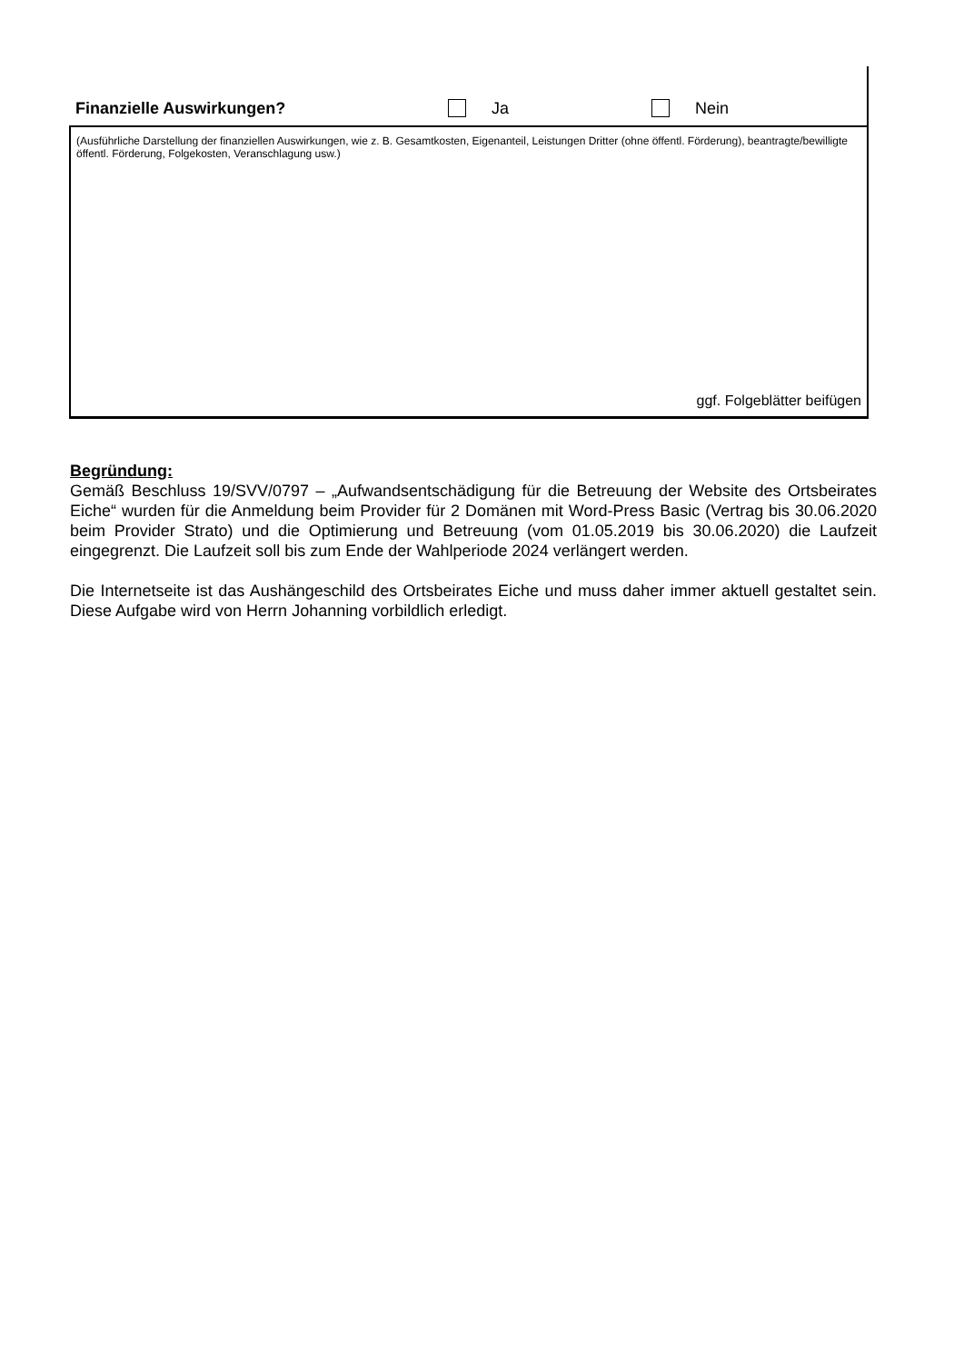Finanzielle Auswirkungen? Ja Nein
(Ausführliche Darstellung der finanziellen Auswirkungen, wie z. B. Gesamtkosten, Eigenanteil, Leistungen Dritter (ohne öffentl. Förderung), beantragte/bewilligte öffentl. Förderung, Folgekosten, Veranschlagung usw.)
ggf. Folgeblätter beifügen
Begründung:
Gemäß Beschluss 19/SVV/0797 – „Aufwandsentschädigung für die Betreuung der Website des Ortsbeirates Eiche“ wurden für die Anmeldung beim Provider für 2 Domänen mit Word-Press Basic (Vertrag bis 30.06.2020 beim Provider Strato) und die Optimierung und Betreuung (vom 01.05.2019 bis 30.06.2020) die Laufzeit eingegrenzt. Die Laufzeit soll bis zum Ende der Wahlperiode 2024 verlängert werden.
Die Internetseite ist das Aushängeschild des Ortsbeirates Eiche und muss daher immer aktuell gestaltet sein. Diese Aufgabe wird von Herrn Johanning vorbildlich erledigt.